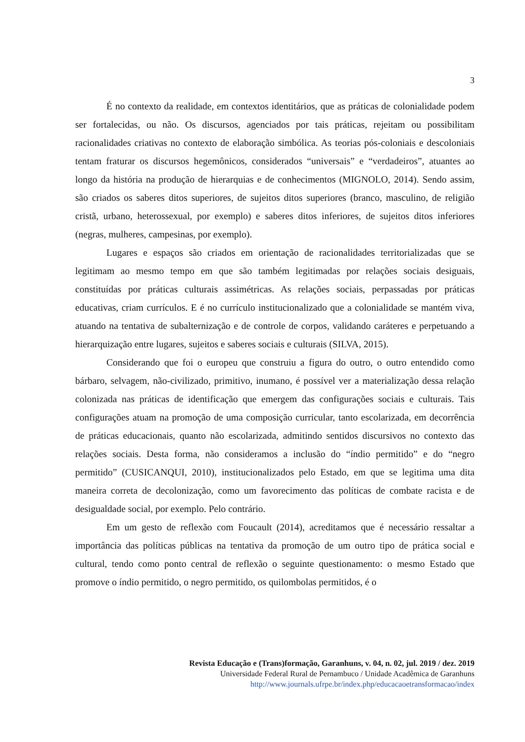3
É no contexto da realidade, em contextos identitários, que as práticas de colonialidade podem ser fortalecidas, ou não. Os discursos, agenciados por tais práticas, rejeitam ou possibilitam racionalidades criativas no contexto de elaboração simbólica. As teorias pós-coloniais e descoloniais tentam fraturar os discursos hegemônicos, considerados “universais” e “verdadeiros”, atuantes ao longo da história na produção de hierarquias e de conhecimentos (MIGNOLO, 2014). Sendo assim, são criados os saberes ditos superiores, de sujeitos ditos superiores (branco, masculino, de religião cristã, urbano, heterossexual, por exemplo) e saberes ditos inferiores, de sujeitos ditos inferiores (negras, mulheres, campesinas, por exemplo).
Lugares e espaços são criados em orientação de racionalidades territorializadas que se legitimam ao mesmo tempo em que são também legitimadas por relações sociais desiguais, constituídas por práticas culturais assimétricas. As relações sociais, perpassadas por práticas educativas, criam currículos. E é no currículo institucionalizado que a colonialidade se mantém viva, atuando na tentativa de subalternização e de controle de corpos, validando caráteres e perpetuando a hierarquização entre lugares, sujeitos e saberes sociais e culturais (SILVA, 2015).
Considerando que foi o europeu que construiu a figura do outro, o outro entendido como bárbaro, selvagem, não-civilizado, primitivo, inumano, é possível ver a materialização dessa relação colonizada nas práticas de identificação que emergem das configurações sociais e culturais. Tais configurações atuam na promoção de uma composição curricular, tanto escolarizada, em decorrência de práticas educacionais, quanto não escolarizada, admitindo sentidos discursivos no contexto das relações sociais. Desta forma, não consideramos a inclusão do “índio permitido” e do “negro permitido” (CUSICANQUI, 2010), institucionalizados pelo Estado, em que se legitima uma dita maneira correta de decolonização, como um favorecimento das políticas de combate racista e de desigualdade social, por exemplo. Pelo contrário.
Em um gesto de reflexão com Foucault (2014), acreditamos que é necessário ressaltar a importância das políticas públicas na tentativa da promoção de um outro tipo de prática social e cultural, tendo como ponto central de reflexão o seguinte questionamento: o mesmo Estado que promove o índio permitido, o negro permitido, os quilombolas permitidos, é o
Revista Educação e (Trans)formação, Garanhuns, v. 04, n. 02, jul. 2019 / dez. 2019
Universidade Federal Rural de Pernambuco / Unidade Acadêmica de Garanhuns
http://www.journals.ufrpe.br/index.php/educacaoetransformacao/index